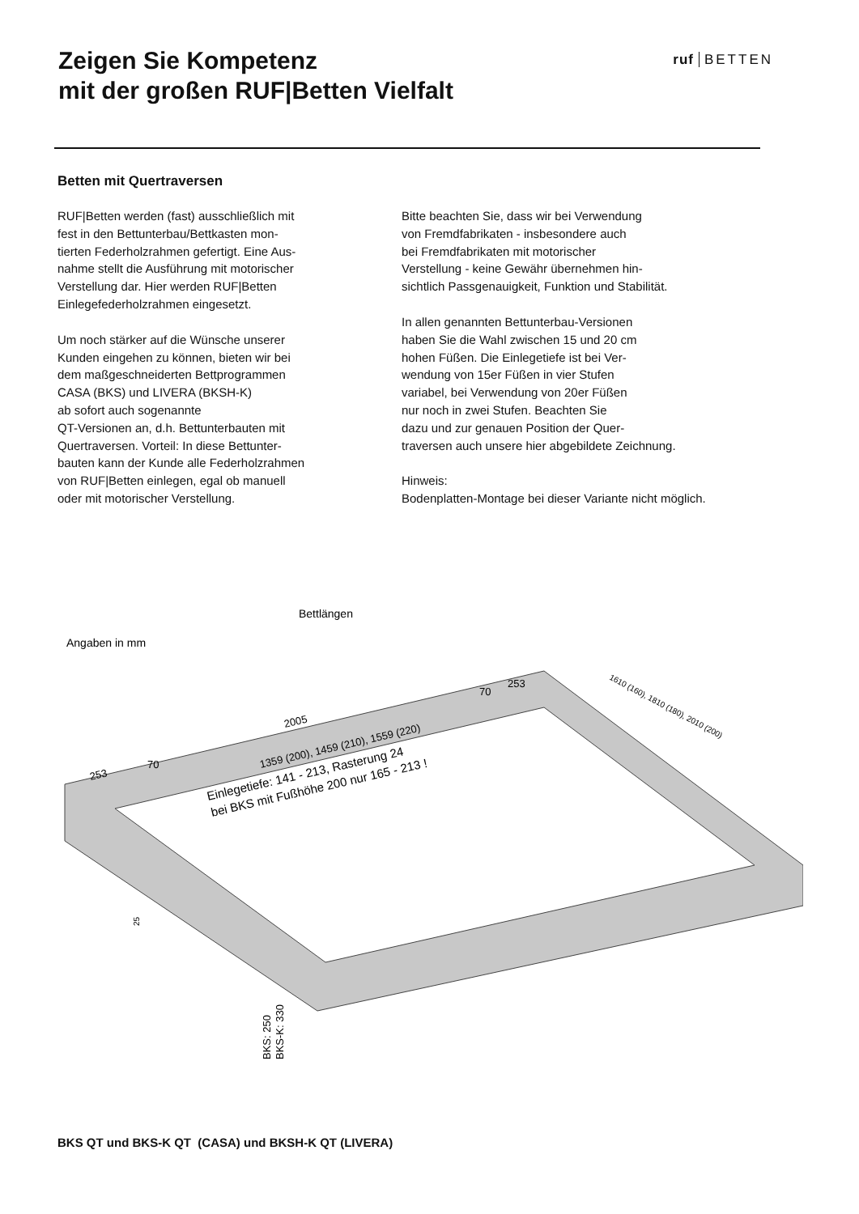Zeigen Sie Kompetenz
mit der großen RUF|Betten Vielfalt
ruf BETTEN
Betten mit Quertraversen
RUF|Betten werden (fast) ausschließlich mit
fest in den Bettunterbau/Bettkasten mon-
tierten Federholzrahmen gefertigt. Eine Aus-
nahme stellt die Ausführung mit motorischer
Verstellung dar. Hier werden RUF|Betten
Einlegefederholzrahmen eingesetzt.
Um noch stärker auf die Wünsche unserer
Kunden eingehen zu können, bieten wir bei
dem maßgeschneiderten Bettprogrammen
CASA (BKS) und LIVERA (BKSH-K)
ab sofort auch sogenannte
QT-Versionen an, d.h. Bettunterbauten mit
Quertraversen. Vorteil: In diese Bettunter-
bauten kann der Kunde alle Federholzrahmen
von RUF|Betten einlegen, egal ob manuell
oder mit motorischer Verstellung.
Bitte beachten Sie, dass wir bei Verwendung
von Fremdfabrikaten - insbesondere auch
bei Fremdfabrikaten mit motorischer
Verstellung - keine Gewähr übernehmen hin-
sichtlich Passgenauigkeit, Funktion und Stabilität.
In allen genannten Bettunterbau-Versionen
haben Sie die Wahl zwischen 15 und 20 cm
hohen Füßen. Die Einlegetiefe ist bei Ver-
wendung von 15er Füßen in vier Stufen
variabel, bei Verwendung von 20er Füßen
nur noch in zwei Stufen. Beachten Sie
dazu und zur genauen Position der Quer-
traversen auch unsere hier abgebildete Zeichnung.
Hinweis:
Bodenplatten-Montage bei dieser Variante nicht möglich.
Angaben in mm
Bettlängen
Einlegetiefe: 141 - 213, Rasterung 24
bei BKS mit Fußhöhe 200 nur 165 - 213 !
2005
1359 (200), 1459 (210), 1559 (220)
253
70
70
253
1610 (160), 1810 (180), 2010 (200)
25
BKS: 250
BKS-K: 330
BKS QT und BKS-K QT (CASA) und BKSH-K QT (LIVERA)